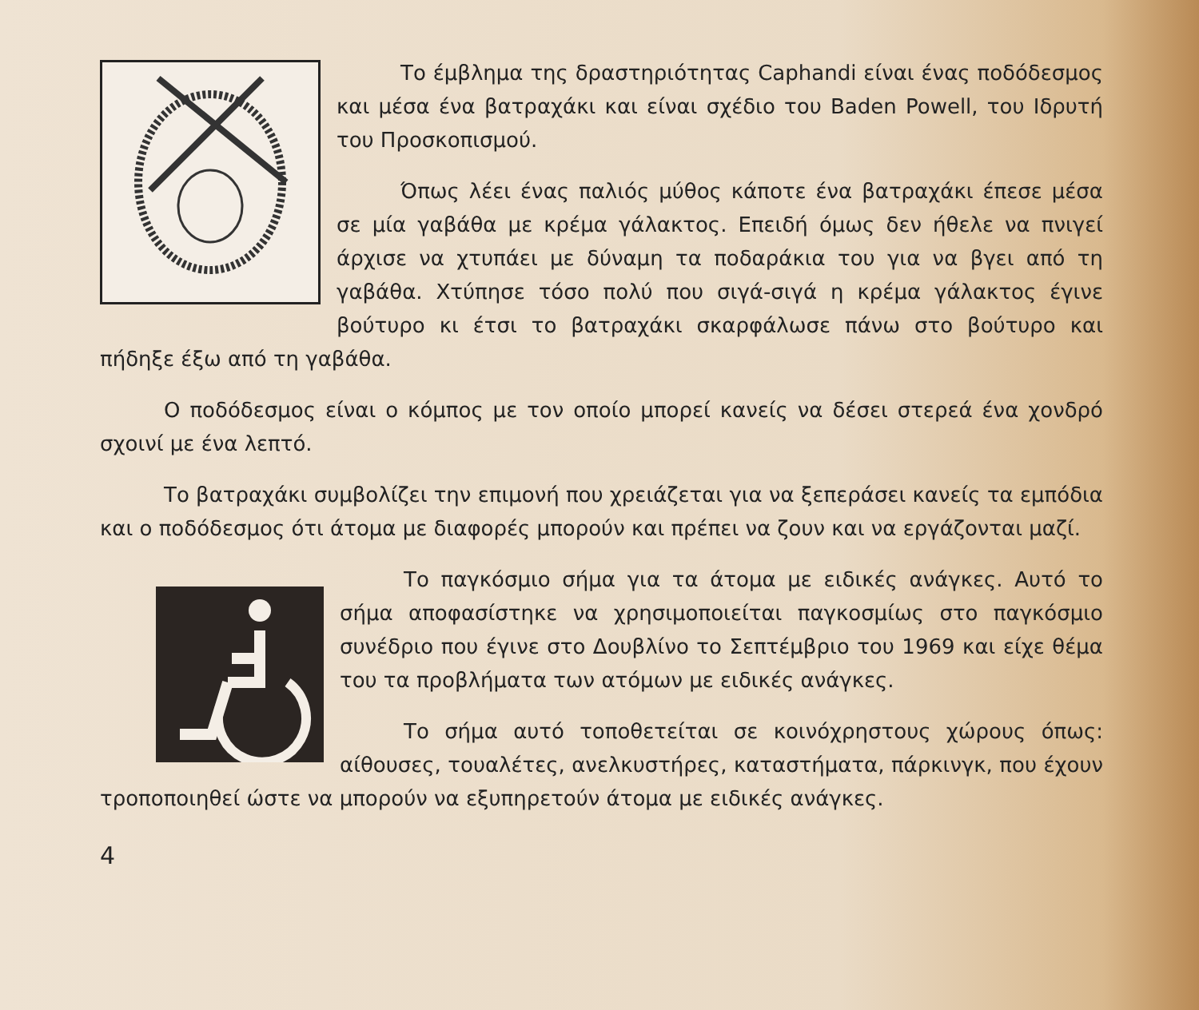Το έμβλημα της δραστηριότητας Caphandi είναι ένας ποδόδεσμος και μέσα ένα βατραχάκι και είναι σχέδιο του Baden Powell, του Ιδρυτή του Προσκοπισμού.
Όπως λέει ένας παλιός μύθος κάποτε ένα βατραχάκι έπεσε μέσα σε μία γαβάθα με κρέμα γάλακτος. Επειδή όμως δεν ήθελε να πνιγεί άρχισε να χτυπάει με δύναμη τα ποδαράκια του για να βγει από τη γαβάθα. Χτύπησε τόσο πολύ που σιγά-σιγά η κρέμα γάλακτος έγινε βούτυρο κι έτσι το βατραχάκι σκαρφάλωσε πάνω στο βούτυρο και πήδηξε έξω από τη γαβάθα.
Ο ποδόδεσμος είναι ο κόμπος με τον οποίο μπορεί κανείς να δέσει στερεά ένα χονδρό σχοινί με ένα λεπτό.
Το βατραχάκι συμβολίζει την επιμονή που χρειάζεται για να ξεπεράσει κανείς τα εμπόδια και ο ποδόδεσμος ότι άτομα με διαφορές μπορούν και πρέπει να ζουν και να εργάζονται μαζί.
Το παγκόσμιο σήμα για τα άτομα με ειδικές ανάγκες. Αυτό το σήμα αποφασίστηκε να χρησιμοποιείται παγκοσμίως στο παγκόσμιο συνέδριο που έγινε στο Δουβλίνο το Σεπτέμβριο του 1969 και είχε θέμα του τα προβλήματα των ατόμων με ειδικές ανάγκες.
Το σήμα αυτό τοποθετείται σε κοινόχρηστους χώρους όπως: αίθουσες, τουαλέτες, ανελκυστήρες, καταστήματα, πάρκινγκ, που έχουν τροποποιηθεί ώστε να μπορούν να εξυπηρετούν άτομα με ειδικές ανάγκες.
4